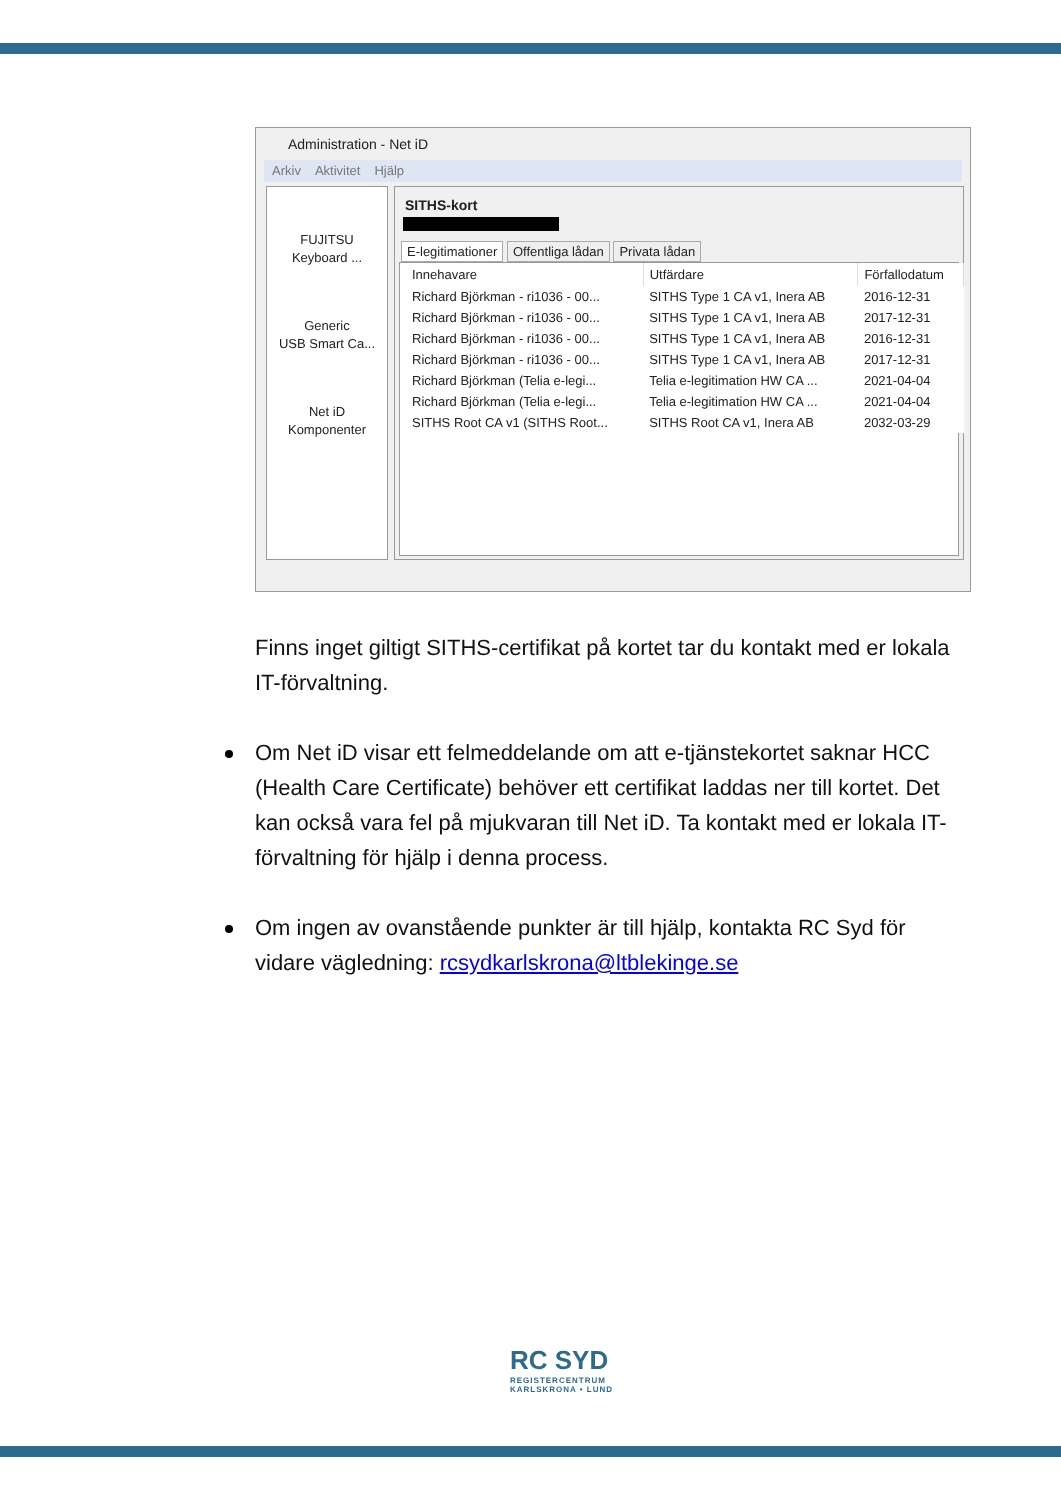Administration - Net iD
Arkiv Aktivitet Hjälp
FUJITSU
Keyboard ...
Generic
USB Smart Ca...
Net iD
Komponenter
SITHS-kort
E-legitimationer Offentliga lådan Privata lådan
| Innehavare | Utfärdare | Förfallodatum |
| --- | --- | --- |
| Richard Björkman - ri1036 - 00... | SITHS Type 1 CA v1, Inera AB | 2016-12-31 |
| Richard Björkman - ri1036 - 00... | SITHS Type 1 CA v1, Inera AB | 2017-12-31 |
| Richard Björkman - ri1036 - 00... | SITHS Type 1 CA v1, Inera AB | 2016-12-31 |
| Richard Björkman - ri1036 - 00... | SITHS Type 1 CA v1, Inera AB | 2017-12-31 |
| Richard Björkman (Telia e-legi... | Telia e-legitimation HW CA ... | 2021-04-04 |
| Richard Björkman (Telia e-legi... | Telia e-legitimation HW CA ... | 2021-04-04 |
| SITHS Root CA v1 (SITHS Root... | SITHS Root CA v1, Inera AB | 2032-03-29 |
Finns inget giltigt SITHS-certifikat på kortet tar du kontakt med er lokala IT-förvaltning.
Om Net iD visar ett felmeddelande om att e-tjänstekortet saknar HCC (Health Care Certificate) behöver ett certifikat laddas ner till kortet. Det kan också vara fel på mjukvaran till Net iD. Ta kontakt med er lokala IT-förvaltning för hjälp i denna process.
Om ingen av ovanstående punkter är till hjälp, kontakta RC Syd för vidare vägledning: rcsydkarlskrona@ltblekinge.se
RC SYD
REGISTERCENTRUM
KARLSKRONA • LUND